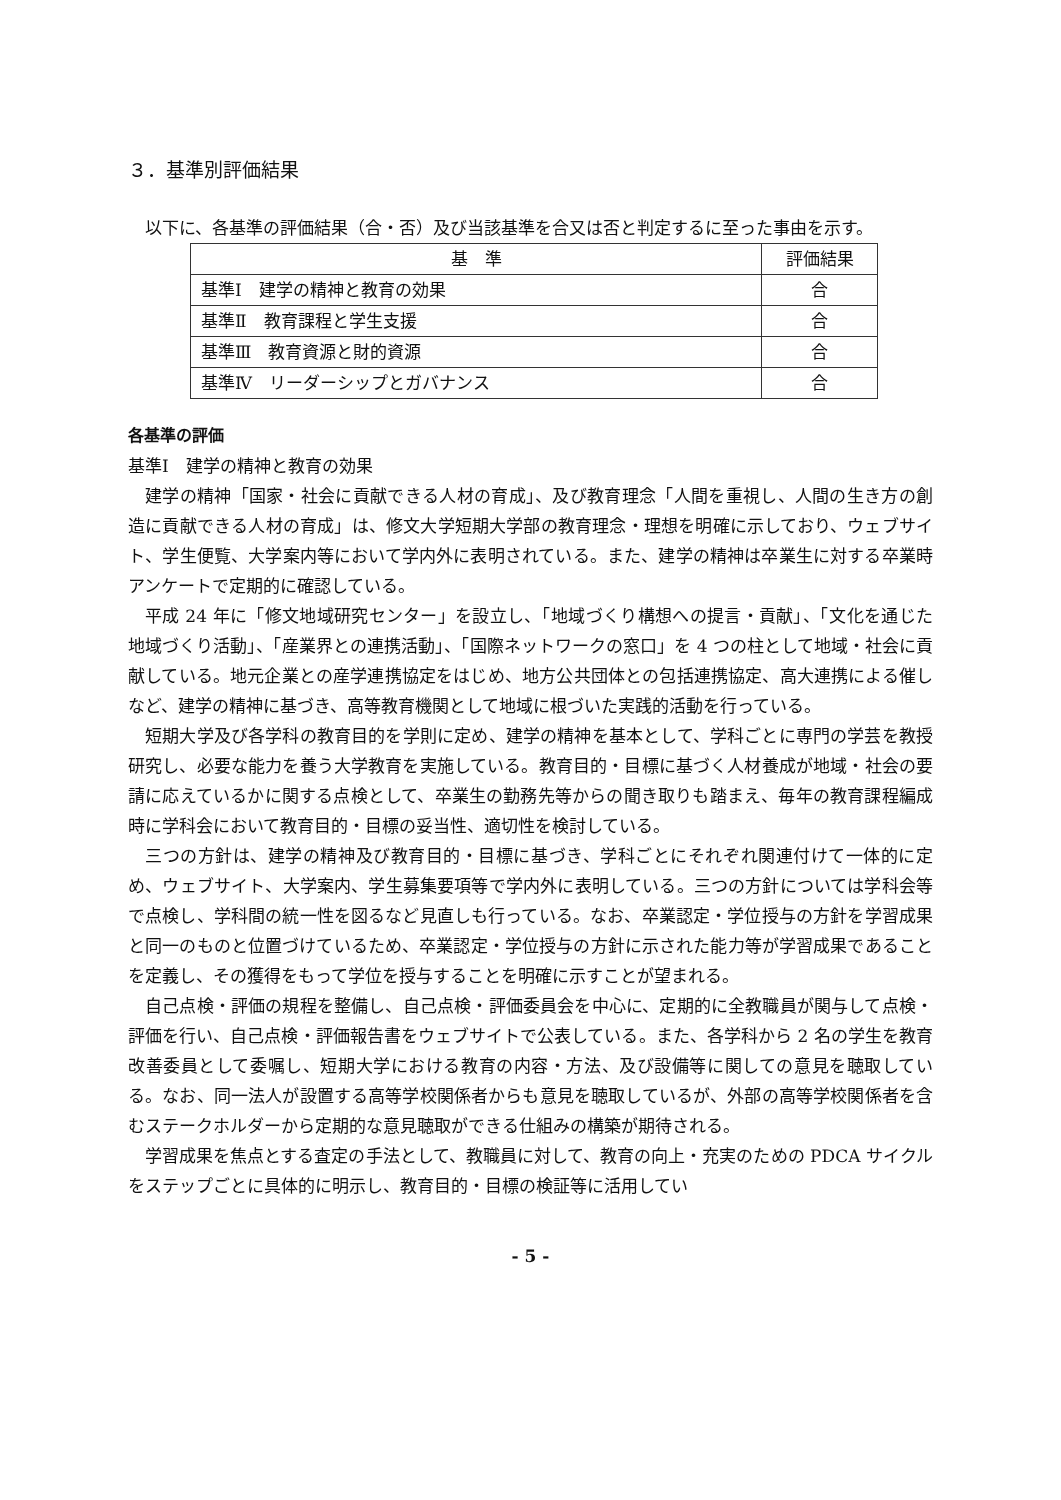３．基準別評価結果
以下に、各基準の評価結果（合・否）及び当該基準を合又は否と判定するに至った事由を示す。
| 基 準 | 評価結果 |
| --- | --- |
| 基準Ⅰ 建学の精神と教育の効果 | 合 |
| 基準Ⅱ 教育課程と学生支援 | 合 |
| 基準Ⅲ 教育資源と財的資源 | 合 |
| 基準Ⅳ リーダーシップとガバナンス | 合 |
各基準の評価
基準Ⅰ　建学の精神と教育の効果
建学の精神「国家・社会に貢献できる人材の育成」、及び教育理念「人間を重視し、人間の生き方の創造に貢献できる人材の育成」は、修文大学短期大学部の教育理念・理想を明確に示しており、ウェブサイト、学生便覧、大学案内等において学内外に表明されている。また、建学の精神は卒業生に対する卒業時アンケートで定期的に確認している。
平成 24 年に「修文地域研究センター」を設立し、「地域づくり構想への提言・貢献」、「文化を通じた地域づくり活動」、「産業界との連携活動」、「国際ネットワークの窓口」を 4 つの柱として地域・社会に貢献している。地元企業との産学連携協定をはじめ、地方公共団体との包括連携協定、高大連携による催しなど、建学の精神に基づき、高等教育機関として地域に根づいた実践的活動を行っている。
短期大学及び各学科の教育目的を学則に定め、建学の精神を基本として、学科ごとに専門の学芸を教授研究し、必要な能力を養う大学教育を実施している。教育目的・目標に基づく人材養成が地域・社会の要請に応えているかに関する点検として、卒業生の勤務先等からの聞き取りも踏まえ、毎年の教育課程編成時に学科会において教育目的・目標の妥当性、適切性を検討している。
三つの方針は、建学の精神及び教育目的・目標に基づき、学科ごとにそれぞれ関連付けて一体的に定め、ウェブサイト、大学案内、学生募集要項等で学内外に表明している。三つの方針については学科会等で点検し、学科間の統一性を図るなど見直しも行っている。なお、卒業認定・学位授与の方針を学習成果と同一のものと位置づけているため、卒業認定・学位授与の方針に示された能力等が学習成果であることを定義し、その獲得をもって学位を授与することを明確に示すことが望まれる。
自己点検・評価の規程を整備し、自己点検・評価委員会を中心に、定期的に全教職員が関与して点検・評価を行い、自己点検・評価報告書をウェブサイトで公表している。また、各学科から 2 名の学生を教育改善委員として委嘱し、短期大学における教育の内容・方法、及び設備等に関しての意見を聴取している。なお、同一法人が設置する高等学校関係者からも意見を聴取しているが、外部の高等学校関係者を含むステークホルダーから定期的な意見聴取ができる仕組みの構築が期待される。
学習成果を焦点とする査定の手法として、教職員に対して、教育の向上・充実のための PDCA サイクルをステップごとに具体的に明示し、教育目的・目標の検証等に活用してい
- 5 -